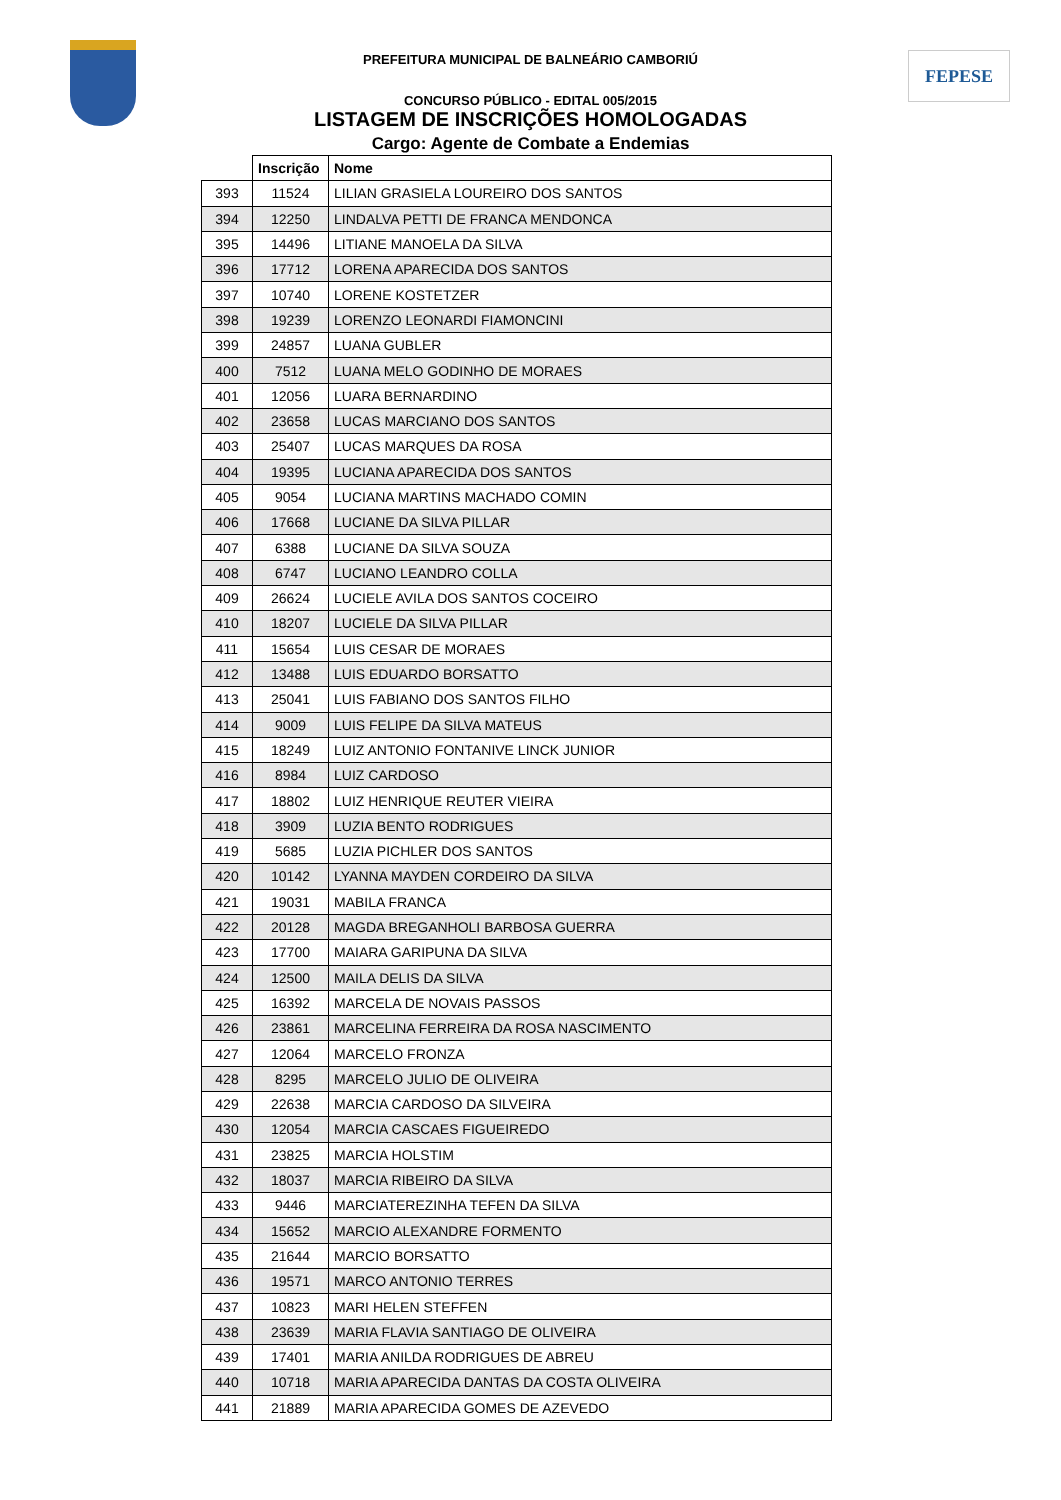FEPESE
PREFEITURA MUNICIPAL DE BALNEÁRIO CAMBORIÚ
CONCURSO PÚBLICO - EDITAL 005/2015
LISTAGEM DE INSCRIÇÕES HOMOLOGADAS
Cargo: Agente de Combate a Endemias
| | Inscrição | Nome |
| --- | --- | --- |
| 393 | 11524 | LILIAN GRASIELA LOUREIRO DOS SANTOS |
| 394 | 12250 | LINDALVA PETTI DE FRANCA MENDONCA |
| 395 | 14496 | LITIANE MANOELA DA SILVA |
| 396 | 17712 | LORENA APARECIDA DOS SANTOS |
| 397 | 10740 | LORENE KOSTETZER |
| 398 | 19239 | LORENZO LEONARDI FIAMONCINI |
| 399 | 24857 | LUANA GUBLER |
| 400 | 7512 | LUANA MELO GODINHO DE MORAES |
| 401 | 12056 | LUARA BERNARDINO |
| 402 | 23658 | LUCAS MARCIANO DOS SANTOS |
| 403 | 25407 | LUCAS MARQUES DA ROSA |
| 404 | 19395 | LUCIANA APARECIDA DOS SANTOS |
| 405 | 9054 | LUCIANA MARTINS MACHADO COMIN |
| 406 | 17668 | LUCIANE DA SILVA PILLAR |
| 407 | 6388 | LUCIANE DA SILVA SOUZA |
| 408 | 6747 | LUCIANO LEANDRO COLLA |
| 409 | 26624 | LUCIELE AVILA DOS SANTOS COCEIRO |
| 410 | 18207 | LUCIELE DA SILVA PILLAR |
| 411 | 15654 | LUIS CESAR DE MORAES |
| 412 | 13488 | LUIS EDUARDO BORSATTO |
| 413 | 25041 | LUIS FABIANO DOS SANTOS FILHO |
| 414 | 9009 | LUIS FELIPE DA SILVA MATEUS |
| 415 | 18249 | LUIZ ANTONIO FONTANIVE LINCK JUNIOR |
| 416 | 8984 | LUIZ CARDOSO |
| 417 | 18802 | LUIZ HENRIQUE REUTER VIEIRA |
| 418 | 3909 | LUZIA BENTO RODRIGUES |
| 419 | 5685 | LUZIA PICHLER DOS SANTOS |
| 420 | 10142 | LYANNA MAYDEN CORDEIRO DA SILVA |
| 421 | 19031 | MABILA FRANCA |
| 422 | 20128 | MAGDA BREGANHOLI BARBOSA GUERRA |
| 423 | 17700 | MAIARA GARIPUNA DA SILVA |
| 424 | 12500 | MAILA DELIS DA SILVA |
| 425 | 16392 | MARCELA DE NOVAIS PASSOS |
| 426 | 23861 | MARCELINA FERREIRA DA ROSA NASCIMENTO |
| 427 | 12064 | MARCELO FRONZA |
| 428 | 8295 | MARCELO JULIO DE OLIVEIRA |
| 429 | 22638 | MARCIA CARDOSO DA SILVEIRA |
| 430 | 12054 | MARCIA CASCAES FIGUEIREDO |
| 431 | 23825 | MARCIA HOLSTIM |
| 432 | 18037 | MARCIA RIBEIRO DA SILVA |
| 433 | 9446 | MARCIATEREZINHA TEFEN DA SILVA |
| 434 | 15652 | MARCIO ALEXANDRE FORMENTO |
| 435 | 21644 | MARCIO BORSATTO |
| 436 | 19571 | MARCO ANTONIO TERRES |
| 437 | 10823 | MARI HELEN STEFFEN |
| 438 | 23639 | MARIA FLAVIA SANTIAGO DE OLIVEIRA |
| 439 | 17401 | MARIA ANILDA RODRIGUES DE ABREU |
| 440 | 10718 | MARIA APARECIDA DANTAS DA COSTA OLIVEIRA |
| 441 | 21889 | MARIA APARECIDA GOMES DE AZEVEDO |